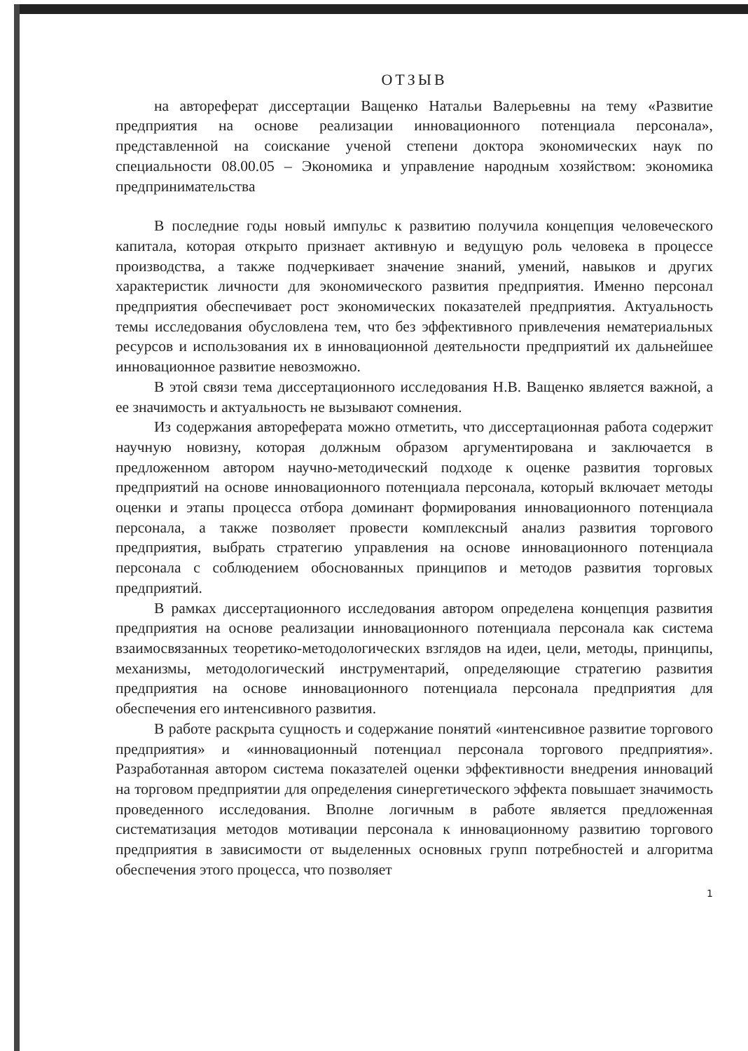ОТЗЫВ
на автореферат диссертации Ващенко Натальи Валерьевны на тему «Развитие предприятия на основе реализации инновационного потенциала персонала», представленной на соискание ученой степени доктора экономических наук по специальности 08.00.05 – Экономика и управление народным хозяйством: экономика предпринимательства
В последние годы новый импульс к развитию получила концепция человеческого капитала, которая открыто признает активную и ведущую роль человека в процессе производства, а также подчеркивает значение знаний, умений, навыков и других характеристик личности для экономического развития предприятия. Именно персонал предприятия обеспечивает рост экономических показателей предприятия. Актуальность темы исследования обусловлена тем, что без эффективного привлечения нематериальных ресурсов и использования их в инновационной деятельности предприятий их дальнейшее инновационное развитие невозможно.
В этой связи тема диссертационного исследования Н.В. Ващенко является важной, а ее значимость и актуальность не вызывают сомнения.
Из содержания автореферата можно отметить, что диссертационная работа содержит научную новизну, которая должным образом аргументирована и заключается в предложенном автором научно-методический подходе к оценке развития торговых предприятий на основе инновационного потенциала персонала, который включает методы оценки и этапы процесса отбора доминант формирования инновационного потенциала персонала, а также позволяет провести комплексный анализ развития торгового предприятия, выбрать стратегию управления на основе инновационного потенциала персонала с соблюдением обоснованных принципов и методов развития торговых предприятий.
В рамках диссертационного исследования автором определена концепция развития предприятия на основе реализации инновационного потенциала персонала как система взаимосвязанных теоретико-методологических взглядов на идеи, цели, методы, принципы, механизмы, методологический инструментарий, определяющие стратегию развития предприятия на основе инновационного потенциала персонала предприятия для обеспечения его интенсивного развития.
В работе раскрыта сущность и содержание понятий «интенсивное развитие торгового предприятия» и «инновационный потенциал персонала торгового предприятия». Разработанная автором система показателей оценки эффективности внедрения инноваций на торговом предприятии для определения синергетического эффекта повышает значимость проведенного исследования. Вполне логичным в работе является предложенная систематизация методов мотивации персонала к инновационному развитию торгового предприятия в зависимости от выделенных основных групп потребностей и алгоритма обеспечения этого процесса, что позволяет
1